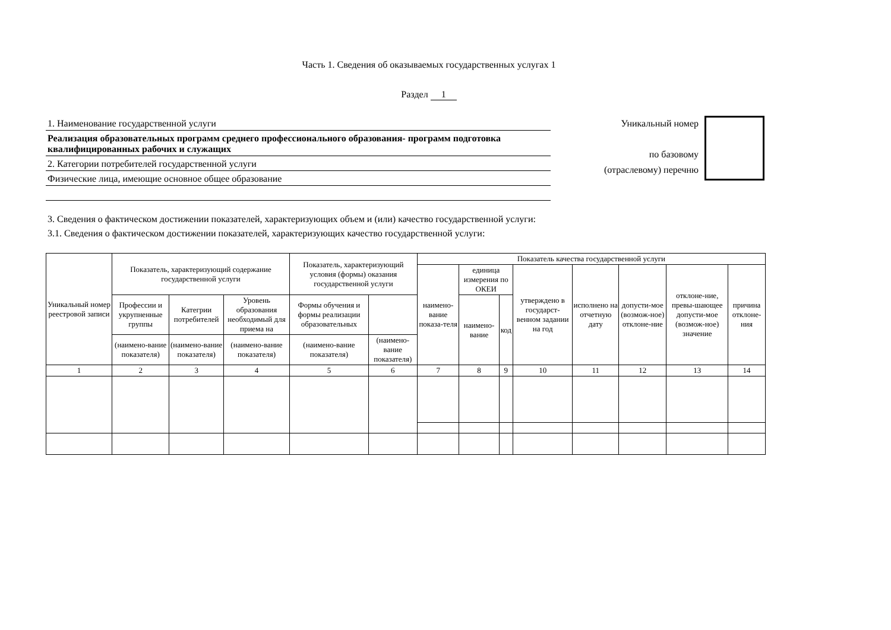Часть 1. Сведения об оказываемых государственных услугах 1
Раздел 1
1. Наименование государственной услуги
Реализация образовательных программ среднего профессионального образования- программ подготовка квалифицированных рабочих и служащих
2. Категории потребителей государственной услуги
Физические лица, имеющие основное общее образование
Уникальный номер
по базовому
(отраслевому) перечню
3. Сведения о фактическом достижении показателей, характеризующих объем и (или) качество государственной услуги:
3.1. Сведения о фактическом достижении показателей, характеризующих качество государственной услуги:
| Уникальный номер реестровой записи | Показатель, характеризующий содержание государственной услуги | | | Показатель, характеризующий условия (формы) оказания государственной услуги | | Показатель качества государственной услуги | | | | | | | |
| --- | --- | --- | --- | --- | --- | --- | --- | --- | --- | --- | --- | --- | --- |
| | | | | | | наимено-вание показа-теля | единица измерения по ОКЕИ | | утверждено в государст-венном задании на год | исполнено на отчетную дату | допусти-мое (возмож-ное) отклоне-ние | отклоне-ние, превы-шающее допусти-мое (возмож-ное) значение | причина отклоне-ния |
| | Профессии и укрупненные группы | Категрии потребителей | Уровень образования необходимый для приема на | Формы обучения и формы реализации образовательных | | | наимено-вание | код | | | | | |
| | (наимено-вание показателя) | (наимено-вание показателя) | (наимено-вание показателя) | (наимено-вание показателя) | (наимено-вание показателя) | | | | | | | | |
| 1 | 2 | 3 | 4 | 5 | 6 | 7 | 8 | 9 | 10 | 11 | 12 | 13 | 14 |